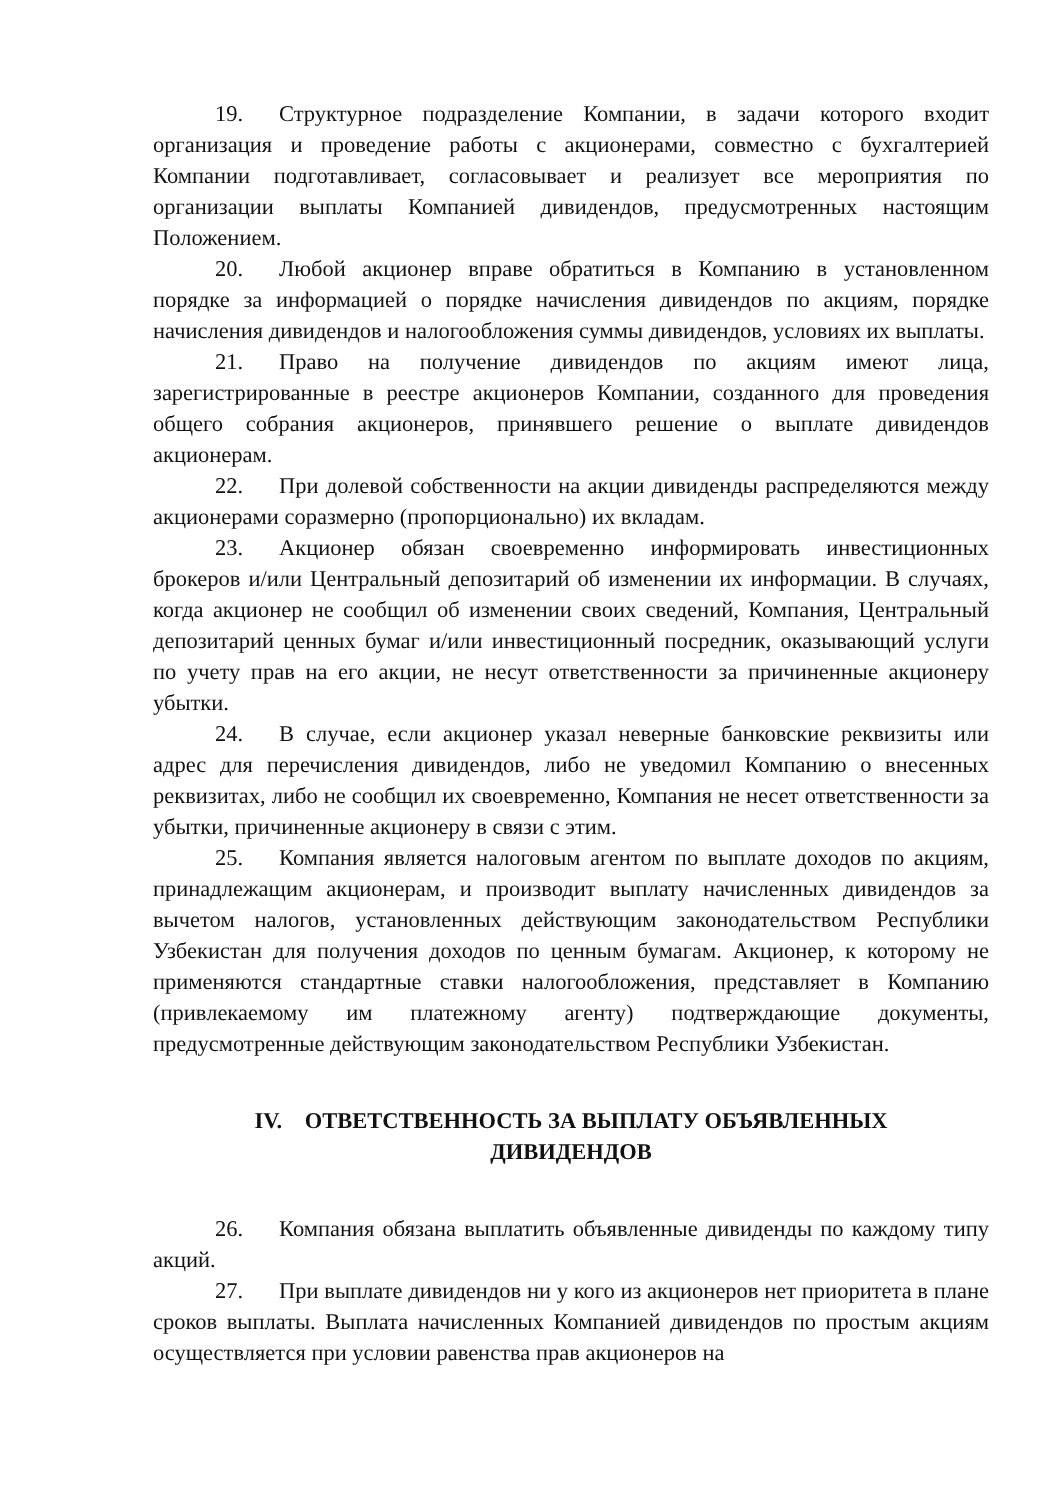19. Структурное подразделение Компании, в задачи которого входит организация и проведение работы с акционерами, совместно с бухгалтерией Компании подготавливает, согласовывает и реализует все мероприятия по организации выплаты Компанией дивидендов, предусмотренных настоящим Положением.
20. Любой акционер вправе обратиться в Компанию в установленном порядке за информацией о порядке начисления дивидендов по акциям, порядке начисления дивидендов и налогообложения суммы дивидендов, условиях их выплаты.
21. Право на получение дивидендов по акциям имеют лица, зарегистрированные в реестре акционеров Компании, созданного для проведения общего собрания акционеров, принявшего решение о выплате дивидендов акционерам.
22. При долевой собственности на акции дивиденды распределяются между акционерами соразмерно (пропорционально) их вкладам.
23. Акционер обязан своевременно информировать инвестиционных брокеров и/или Центральный депозитарий об изменении их информации. В случаях, когда акционер не сообщил об изменении своих сведений, Компания, Центральный депозитарий ценных бумаг и/или инвестиционный посредник, оказывающий услуги по учету прав на его акции, не несут ответственности за причиненные акционеру убытки.
24. В случае, если акционер указал неверные банковские реквизиты или адрес для перечисления дивидендов, либо не уведомил Компанию о внесенных реквизитах, либо не сообщил их своевременно, Компания не несет ответственности за убытки, причиненные акционеру в связи с этим.
25. Компания является налоговым агентом по выплате доходов по акциям, принадлежащим акционерам, и производит выплату начисленных дивидендов за вычетом налогов, установленных действующим законодательством Республики Узбекистан для получения доходов по ценным бумагам. Акционер, к которому не применяются стандартные ставки налогообложения, представляет в Компанию (привлекаемому им платежному агенту) подтверждающие документы, предусмотренные действующим законодательством Республики Узбекистан.
IV. ОТВЕТСТВЕННОСТЬ ЗА ВЫПЛАТУ ОБЪЯВЛЕННЫХ
ДИВИДЕНДОВ
26. Компания обязана выплатить объявленные дивиденды по каждому типу акций.
27. При выплате дивидендов ни у кого из акционеров нет приоритета в плане сроков выплаты. Выплата начисленных Компанией дивидендов по простым акциям осуществляется при условии равенства прав акционеров на